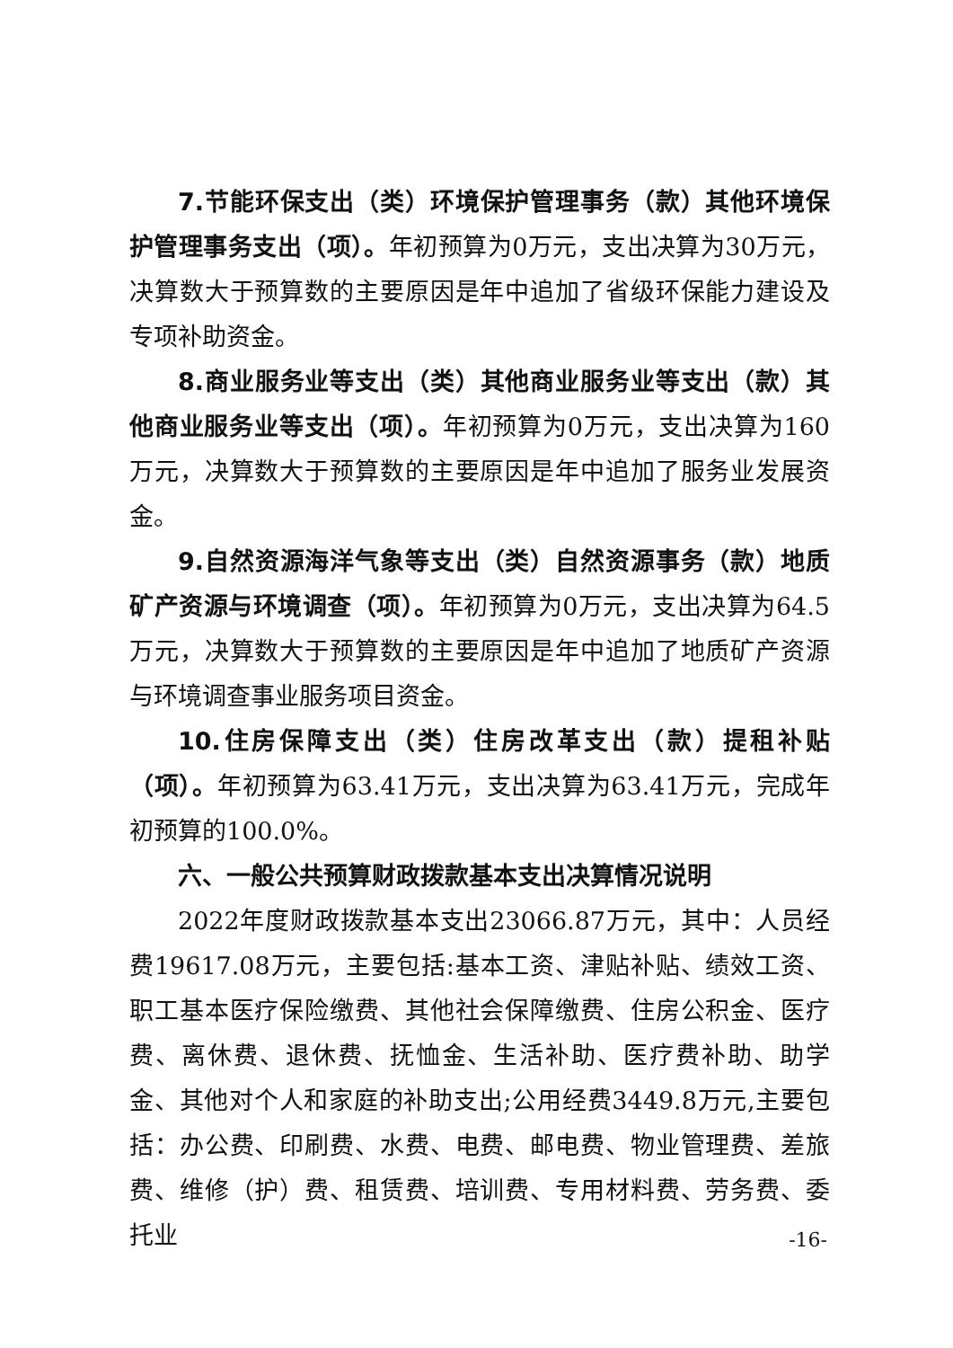7.节能环保支出（类）环境保护管理事务（款）其他环境保护管理事务支出（项）。年初预算为0万元，支出决算为30万元，决算数大于预算数的主要原因是年中追加了省级环保能力建设及专项补助资金。
8.商业服务业等支出（类）其他商业服务业等支出（款）其他商业服务业等支出（项）。年初预算为0万元，支出决算为160万元，决算数大于预算数的主要原因是年中追加了服务业发展资金。
9.自然资源海洋气象等支出（类）自然资源事务（款）地质矿产资源与环境调查（项）。年初预算为0万元，支出决算为64.5万元，决算数大于预算数的主要原因是年中追加了地质矿产资源与环境调查事业服务项目资金。
10.住房保障支出（类）住房改革支出（款）提租补贴（项）。年初预算为63.41万元，支出决算为63.41万元，完成年初预算的100.0%。
六、一般公共预算财政拨款基本支出决算情况说明
2022年度财政拨款基本支出23066.87万元，其中：人员经费19617.08万元，主要包括:基本工资、津贴补贴、绩效工资、职工基本医疗保险缴费、其他社会保障缴费、住房公积金、医疗费、离休费、退休费、抚恤金、生活补助、医疗费补助、助学金、其他对个人和家庭的补助支出;公用经费3449.8万元,主要包括：办公费、印刷费、水费、电费、邮电费、物业管理费、差旅费、维修（护）费、租赁费、培训费、专用材料费、劳务费、委托业
-16-